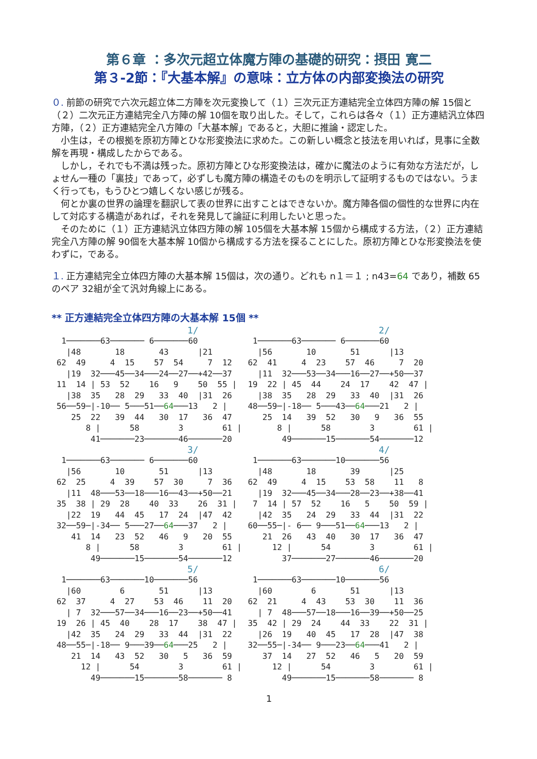第６章 ：多次元超立体魔方陣の基礎的研究：摂田 寛二
第３-2節：『大基本解』の意味：立方体の内部変換法の研究
０. 前節の研究で六次元超立体二方陣を次元変換して（１）三次元正方連結完全立体四方陣の解 15個と（２）二次元正方連結完全八方陣の解 10個を取り出した。そして，これらは各々（１）正方連結汎立体四方陣，（２）正方連結完全八方陣の「大基本解」であると，大胆に推論・認定した。
　小生は，その根拠を原初方陣とひな形変換法に求めた。この新しい概念と技法を用いれば，見事に全数解を再現・構成したからである。
　しかし，それでも不満は残った。原初方陣とひな形変換法は，確かに魔法のように有効な方法だが，しょせん一種の「裏技」であって，必ずしも魔方陣の構造そのものを明示して証明するものではない。うまく行っても，もうひとつ嬉しくない感じが残る。
　何とか裏の世界の論理を翻訳して表の世界に出すことはできないか。魔方陣各個の個性的な世界に内在して対応する構造があれば，それを発見して論証に利用したいと思った。
　そのために（１）正方連結汎立体四方陣の解 105個を大基本解 15個から構成する方法，（２）正方連結完全八方陣の解 90個を大基本解 10個から構成する方法を探ることにした。原初方陣とひな形変換法を使わずに，である。
１. 正方連結完全立体四方陣の大基本解 15個は，次の通り。どれも n１＝１ ; n43=64 であり，補数 65のペア 32組が全て汎対角線上にある。
** 正方連結完全立体四方陣の大基本解 15個 **
1/
  1───────63─────── 6───────60
   |48       18       43      |21
 62  49     4  15    57  54     7  12
   |19  32───45──34───24──27──+42──37
 11  14 | 53  52    16   9    50  55 |
   |38  35   28  29   33  40  |31  26
 56──59─|-10── 5───51──64───13   2 |
    25  22   39  44   30  17   36  47
       8 |      58        3        61 |
        41───────23───────46───────20
2/
  1───────63─────── 6───────60
   |56       10       51      |13
 62  41     4  23    57  46     7  20
   |11  32───53──34───16──27──+50──37
 19  22 | 45  44    24  17    42  47 |
   |38  35   28  29   33  40  |31  26
 48──59─|-18── 5───43──64───21   2 |
    25  14   39  52   30   9   36  55
       8 |      58        3        61 |
        49───────15───────54───────12
3/
  1───────63─────── 6───────60
   |56       10       51      |13
 62  25     4  39    57  30     7  36
   |11  48───53──18───16──43──+50──21
 35  38 | 29  28    40  33    26  31 |
   |22  19   44  45   17  24  |47  42
 32──59─|-34── 5───27──64───37   2 |
    41  14   23  52   46   9   20  55
       8 |      58        3        61 |
        49───────15───────54───────12
4/
  1───────63───────10───────56
   |48       18       39      |25
 62  49     4  15    53  58    11   8
   |19  32───45──34───28──23──+38──41
  7  14 | 57  52    16   5    50  59 |
   |42  35   24  29   33  44  |31  22
 60──55─|- 6── 9───51──64───13   2 |
    21  26   43  40   30  17   36  47
      12 |      54        3        61 |
        37───────27───────46───────20
5/
  1───────63───────10───────56
   |60        6       51      |13
 62  37     4  27    53  46    11  20
   | 7  32───57──34───16──23──+50──41
 19  26 | 45  40    28  17    38  47 |
   |42  35   24  29   33  44  |31  22
 48──55─|-18── 9───39──64───25   2 |
    21  14   43  52   30   5   36  59
      12 |      54        3        61 |
        49───────15───────58─────── 8
6/
  1───────63───────10───────56
   |60        6       51      |13
 62  21     4  43    53  30    11  36
   | 7  48───57──18───16──39──+50──25
 35  42 | 29  24    44  33    22  31 |
   |26  19   40  45   17  28  |47  38
 32──55─|-34── 9───23──64───41   2 |
    37  14   27  52   46   5   20  59
      12 |      54        3        61 |
        49───────15───────58─────── 8
1